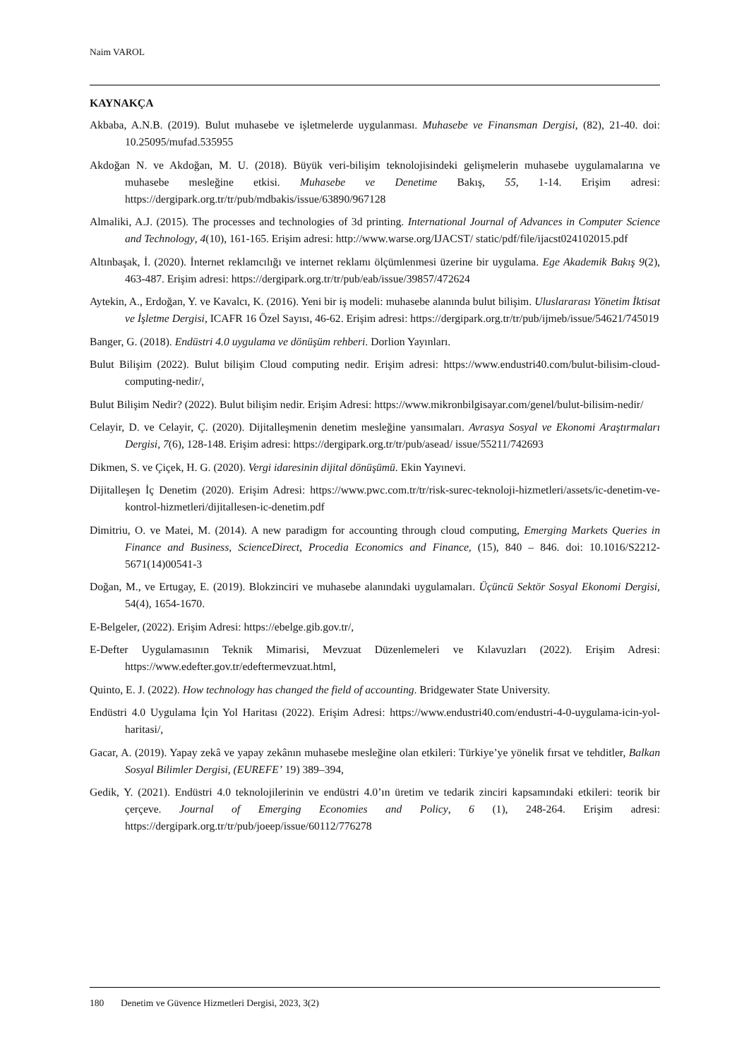Naim VAROL
KAYNAKÇA
Akbaba, A.N.B. (2019). Bulut muhasebe ve işletmelerde uygulanması. Muhasebe ve Finansman Dergisi, (82), 21-40. doi: 10.25095/mufad.535955
Akdoğan N. ve Akdoğan, M. U. (2018). Büyük veri-bilişim teknolojisindeki gelişmelerin muhasebe uygulamalarına ve muhasebe mesleğine etkisi. Muhasebe ve Denetime Bakış, 55, 1-14. Erişim adresi: https://dergipark.org.tr/tr/pub/mdbakis/issue/63890/967128
Almaliki, A.J. (2015). The processes and technologies of 3d printing. International Journal of Advances in Computer Science and Technology, 4(10), 161-165. Erişim adresi: http://www.warse.org/IJACST/ static/pdf/file/ijacst024102015.pdf
Altınbaşak, İ. (2020). İnternet reklamcılığı ve internet reklamı ölçümlenmesi üzerine bir uygulama. Ege Akademik Bakış 9(2), 463-487. Erişim adresi: https://dergipark.org.tr/tr/pub/eab/issue/39857/472624
Aytekin, A., Erdoğan, Y. ve Kavalcı, K. (2016). Yeni bir iş modeli: muhasebe alanında bulut bilişim. Uluslararası Yönetim İktisat ve İşletme Dergisi, ICAFR 16 Özel Sayısı, 46-62. Erişim adresi: https://dergipark.org.tr/tr/pub/ijmeb/issue/54621/745019
Banger, G. (2018). Endüstri 4.0 uygulama ve dönüşüm rehberi. Dorlion Yayınları.
Bulut Bilişim (2022). Bulut bilişim Cloud computing nedir. Erişim adresi: https://www.endustri40.com/bulut-bilisim-cloud-computing-nedir/,
Bulut Bilişim Nedir? (2022). Bulut bilişim nedir. Erişim Adresi: https://www.mikronbilgisayar.com/genel/bulut-bilisim-nedir/
Celayir, D. ve Celayir, Ç. (2020). Dijitalleşmenin denetim mesleğine yansımaları. Avrasya Sosyal ve Ekonomi Araştırmaları Dergisi, 7(6), 128-148. Erişim adresi: https://dergipark.org.tr/tr/pub/asead/ issue/55211/742693
Dikmen, S. ve Çiçek, H. G. (2020). Vergi idaresinin dijital dönüşümü. Ekin Yayınevi.
Dijitalleşen İç Denetim (2020). Erişim Adresi: https://www.pwc.com.tr/tr/risk-surec-teknoloji-hizmetleri/assets/ic-denetim-ve-kontrol-hizmetleri/dijitallesen-ic-denetim.pdf
Dimitriu, O. ve Matei, M. (2014). A new paradigm for accounting through cloud computing, Emerging Markets Queries in Finance and Business, ScienceDirect, Procedia Economics and Finance, (15), 840 – 846. doi: 10.1016/S2212-5671(14)00541-3
Doğan, M., ve Ertugay, E. (2019). Blokzinciri ve muhasebe alanındaki uygulamaları. Üçüncü Sektör Sosyal Ekonomi Dergisi, 54(4), 1654-1670.
E-Belgeler, (2022). Erişim Adresi: https://ebelge.gib.gov.tr/,
E-Defter Uygulamasının Teknik Mimarisi, Mevzuat Düzenlemeleri ve Kılavuzları (2022). Erişim Adresi: https://www.edefter.gov.tr/edeftermevzuat.html,
Quinto, E. J. (2022). How technology has changed the field of accounting. Bridgewater State University.
Endüstri 4.0 Uygulama İçin Yol Haritası (2022). Erişim Adresi: https://www.endustri40.com/endustri-4-0-uygulama-icin-yol-haritasi/,
Gacar, A. (2019). Yapay zekâ ve yapay zekânın muhasebe mesleğine olan etkileri: Türkiye’ye yönelik fırsat ve tehditler, Balkan Sosyal Bilimler Dergisi, (EUREFE’ 19) 389–394,
Gedik, Y. (2021). Endüstri 4.0 teknolojilerinin ve endüstri 4.0’ın üretim ve tedarik zinciri kapsamındaki etkileri: teorik bir çerçeve. Journal of Emerging Economies and Policy, 6 (1), 248-264. Erişim adresi: https://dergipark.org.tr/tr/pub/joeep/issue/60112/776278
180 Denetim ve Güvence Hizmetleri Dergisi, 2023, 3(2)